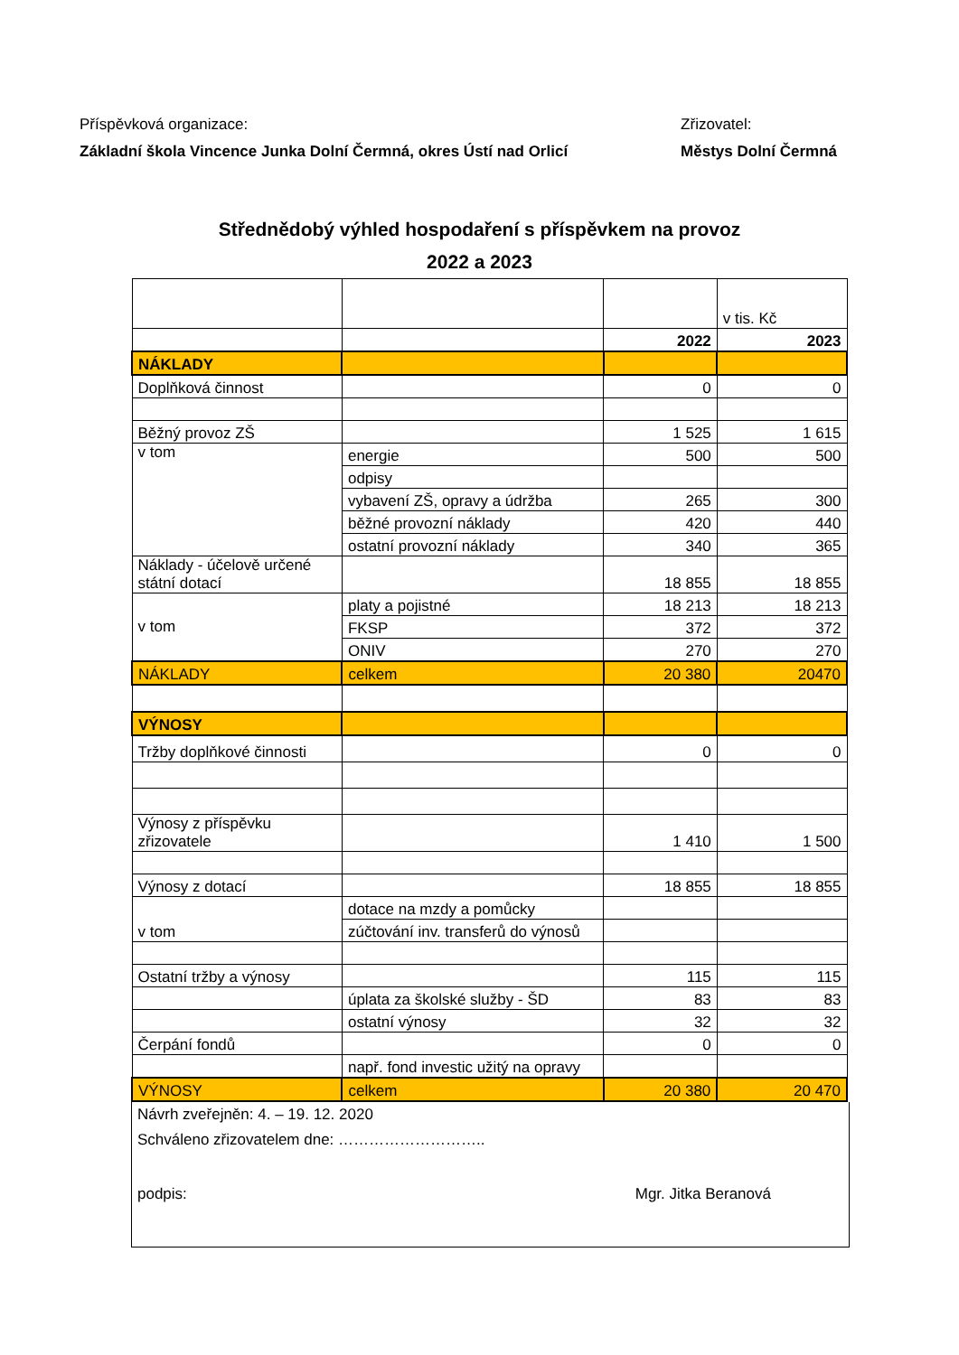Příspěvková organizace:
Základní škola Vincence Junka Dolní Čermná, okres Ústí nad Orlicí
Zřizovatel:
Městys Dolní Čermná
Střednědobý výhled hospodaření s příspěvkem na provoz
2022 a 2023
| | | | v tis. Kč |
| | | 2022 | 2023 |
| NÁKLADY | | | |
| Doplňková činnost | | 0 | 0 |
| Běžný provoz ZŠ | | 1 525 | 1 615 |
| v tom | energie | 500 | 500 |
| | odpisy | | |
| | vybavení ZŠ, opravy a údržba | 265 | 300 |
| | běžné provozní náklady | 420 | 440 |
| | ostatní provozní náklady | 340 | 365 |
| Náklady - účelově určené státní dotací | | 18 855 | 18 855 |
| v tom | platy a pojistné | 18 213 | 18 213 |
| | FKSP | 372 | 372 |
| | ONIV | 270 | 270 |
| NÁKLADY | celkem | 20 380 | 20470 |
| VÝNOSY | | | |
| Tržby doplňkové činnosti | | 0 | 0 |
| Výnosy z příspěvku zřizovatele | | 1 410 | 1 500 |
| Výnosy z dotací | | 18 855 | 18 855 |
| v tom | dotace na mzdy a pomůcky | | |
| | zúčtování inv. transferů do výnosů | | |
| Ostatní tržby a výnosy | | 115 | 115 |
| | úplata za školské služby - ŠD | 83 | 83 |
| | ostatní výnosy | 32 | 32 |
| Čerpání fondů | | 0 | 0 |
| | např. fond investic užitý na opravy | | |
| VÝNOSY | celkem | 20 380 | 20 470 |
Návrh zveřejněn: 4. – 19. 12. 2020
Schváleno zřizovatelem dne: ………………………..
podpis: Mgr. Jitka Beranová